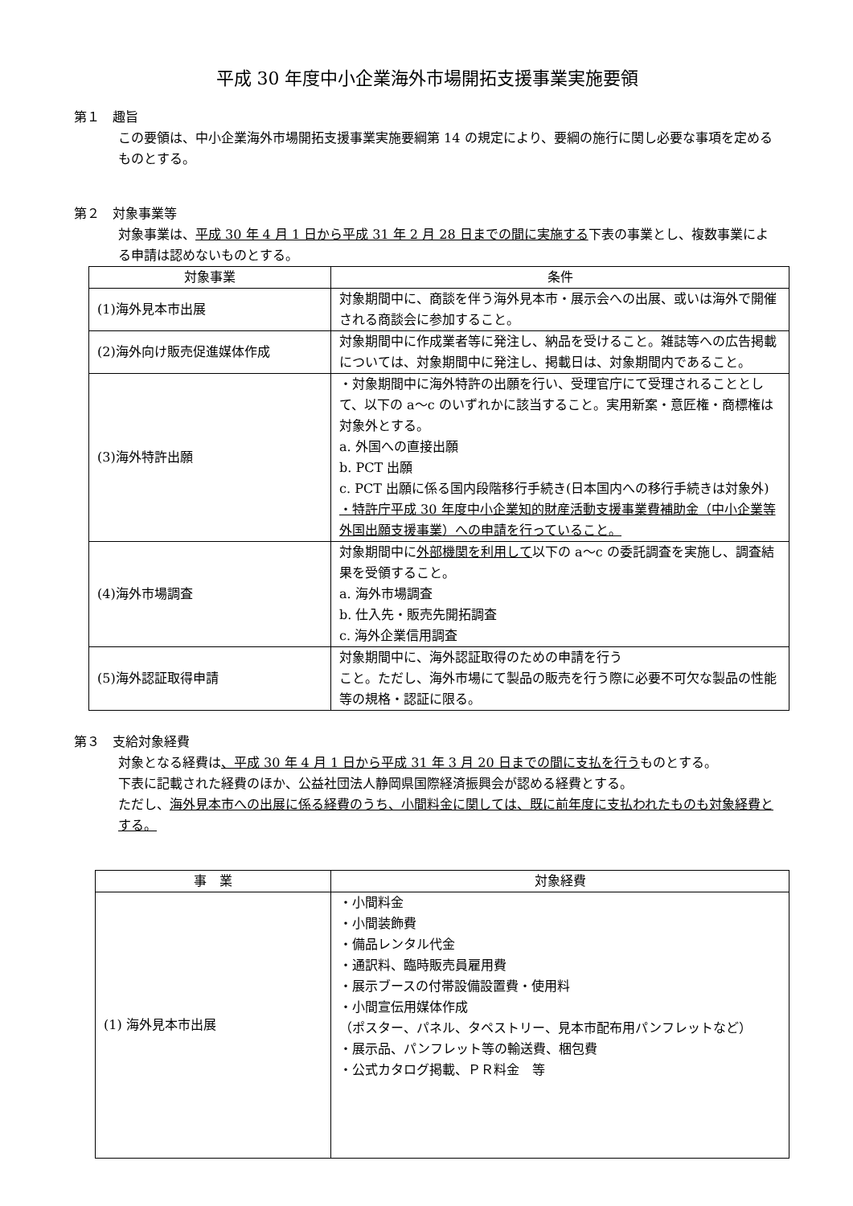平成 30 年度中小企業海外市場開拓支援事業実施要領
第１　趣旨
この要領は、中小企業海外市場開拓支援事業実施要綱第 14 の規定により、要綱の施行に関し必要な事項を定めるものとする。
第２　対象事業等
対象事業は、平成 30 年 4 月 1 日から平成 31 年 2 月 28 日までの間に実施する下表の事業とし、複数事業による申請は認めないものとする。
| 対象事業 | 条件 |
| --- | --- |
| (1)海外見本市出展 | 対象期間中に、商談を伴う海外見本市・展示会への出展、或いは海外で開催される商談会に参加すること。 |
| (2)海外向け販売促進媒体作成 | 対象期間中に作成業者等に発注し、納品を受けること。雑誌等への広告掲載については、対象期間中に発注し、掲載日は、対象期間内であること。 |
| (3)海外特許出願 | ・対象期間中に海外特許の出願を行い、受理官庁にて受理されることとして、以下の a～c のいずれかに該当すること。実用新案・意匠権・商標権は対象外とする。 a. 外国への直接出願 b. PCT 出願 c. PCT 出願に係る国内段階移行手続き(日本国内への移行手続きは対象外) ・特許庁平成 30 年度中小企業知的財産活動支援事業費補助金（中小企業等外国出願支援事業）への申請を行っていること。 |
| (4)海外市場調査 | 対象期間中に 外部機関を利用して 以下の a～c の委託調査を実施し、調査結果を受領すること。 a. 海外市場調査 b. 仕入先・販売先開拓調査 c. 海外企業信用調査 |
| (5)海外認証取得申請 | 対象期間中に、海外認証取得のための申請を行う こと。ただし、海外市場にて製品の販売を行う際に必要不可欠な製品の性能等の規格・認証に限る。 |
第３　支給対象経費
対象となる経費は、平成 30 年 4 月 1 日から平成 31 年 3 月 20 日までの間に支払を行うものとする。
下表に記載された経費のほか、公益社団法人静岡県国際経済振興会が認める経費とする。
ただし、海外見本市への出展に係る経費のうち、小間料金に関しては、既に前年度に支払われたものも対象経費とする。
| 事 業 | 対象経費 |
| --- | --- |
| (1) 海外見本市出展 | ・小間料金 ・小間装飾費 ・備品レンタル代金 ・通訳料、臨時販売員雇用費 ・展示ブースの付帯設備設置費・使用料 ・小間宣伝用媒体作成 （ポスター、パネル、タペストリー、見本市配布用パンフレットなど） ・展示品、パンフレット等の輸送費、梱包費 ・公式カタログ掲載、ＰＲ料金 等 |